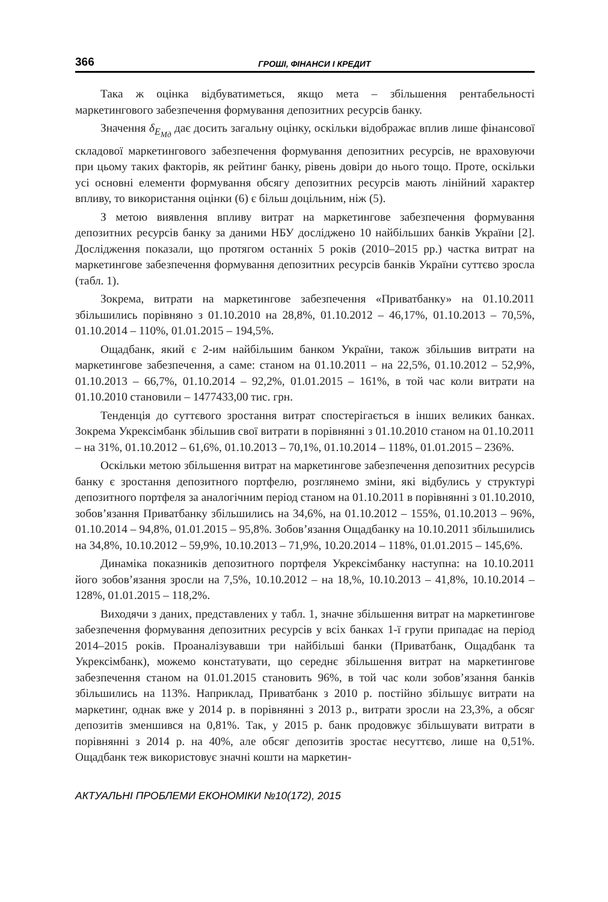366 ГРОШІ, ФІНАНСИ І КРЕДИТ
Така ж оцінка відбуватиметься, якщо мета – збільшення рентабельності маркетингового забезпечення формування депозитних ресурсів банку.
Значення δ<sub>E<sub>Mд</sub></sub> дає досить загальну оцінку, оскільки відображає вплив лише фінансової складової маркетингового забезпечення формування депозитних ресурсів, не враховуючи при цьому таких факторів, як рейтинг банку, рівень довіри до нього тощо. Проте, оскільки усі основні елементи формування обсягу депозитних ресурсів мають лінійний характер впливу, то використання оцінки (6) є більш доцільним, ніж (5).
З метою виявлення впливу витрат на маркетингове забезпечення формування депозитних ресурсів банку за даними НБУ досліджено 10 найбільших банків України [2]. Дослідження показали, що протягом останніх 5 років (2010–2015 рр.) частка витрат на маркетингове забезпечення формування депозитних ресурсів банків України суттєво зросла (табл. 1).
Зокрема, витрати на маркетингове забезпечення «Приватбанку» на 01.10.2011 збільшились порівняно з 01.10.2010 на 28,8%, 01.10.2012 – 46,17%, 01.10.2013 – 70,5%, 01.10.2014 – 110%, 01.01.2015 – 194,5%.
Ощадбанк, який є 2-им найбільшим банком України, також збільшив витрати на маркетингове забезпечення, а саме: станом на 01.10.2011 – на 22,5%, 01.10.2012 – 52,9%, 01.10.2013 – 66,7%, 01.10.2014 – 92,2%, 01.01.2015 – 161%, в той час коли витрати на 01.10.2010 становили – 1477433,00 тис. грн.
Тенденція до суттєвого зростання витрат спостерігається в інших великих банках. Зокрема Укрексімбанк збільшив свої витрати в порівнянні з 01.10.2010 станом на 01.10.2011 – на 31%, 01.10.2012 – 61,6%, 01.10.2013 – 70,1%, 01.10.2014 – 118%, 01.01.2015 – 236%.
Оскільки метою збільшення витрат на маркетингове забезпечення депозитних ресурсів банку є зростання депозитного портфелю, розглянемо зміни, які відбулись у структурі депозитного портфеля за аналогічним період станом на 01.10.2011 в порівнянні з 01.10.2010, зобов’язання Приватбанку збільшились на 34,6%, на 01.10.2012 – 155%, 01.10.2013 – 96%, 01.10.2014 – 94,8%, 01.01.2015 – 95,8%. Зобов’язання Ощадбанку на 10.10.2011 збільшились на 34,8%, 10.10.2012 – 59,9%, 10.10.2013 – 71,9%, 10.20.2014 – 118%, 01.01.2015 – 145,6%.
Динаміка показників депозитного портфеля Укрексімбанку наступна: на 10.10.2011 його зобов’язання зросли на 7,5%, 10.10.2012 – на 18,%, 10.10.2013 – 41,8%, 10.10.2014 – 128%, 01.01.2015 – 118,2%.
Виходячи з даних, представлених у табл. 1, значне збільшення витрат на маркетингове забезпечення формування депозитних ресурсів у всіх банках 1-ї групи припадає на період 2014–2015 років. Проаналізувавши три найбільші банки (Приватбанк, Ощадбанк та Укрексімбанк), можемо констатувати, що середнє збільшення витрат на маркетингове забезпечення станом на 01.01.2015 становить 96%, в той час коли зобов’язання банків збільшились на 113%. Наприклад, Приватбанк з 2010 р. постійно збільшує витрати на маркетинг, однак вже у 2014 р. в порівнянні з 2013 р., витрати зросли на 23,3%, а обсяг депозитів зменшився на 0,81%. Так, у 2015 р. банк продовжує збільшувати витрати в порівнянні з 2014 р. на 40%, але обсяг депозитів зростає несуттєво, лише на 0,51%. Ощадбанк теж використовує значні кошти на маркетин-
АКТУАЛЬНІ ПРОБЛЕМИ ЕКОНОМІКИ №10(172), 2015